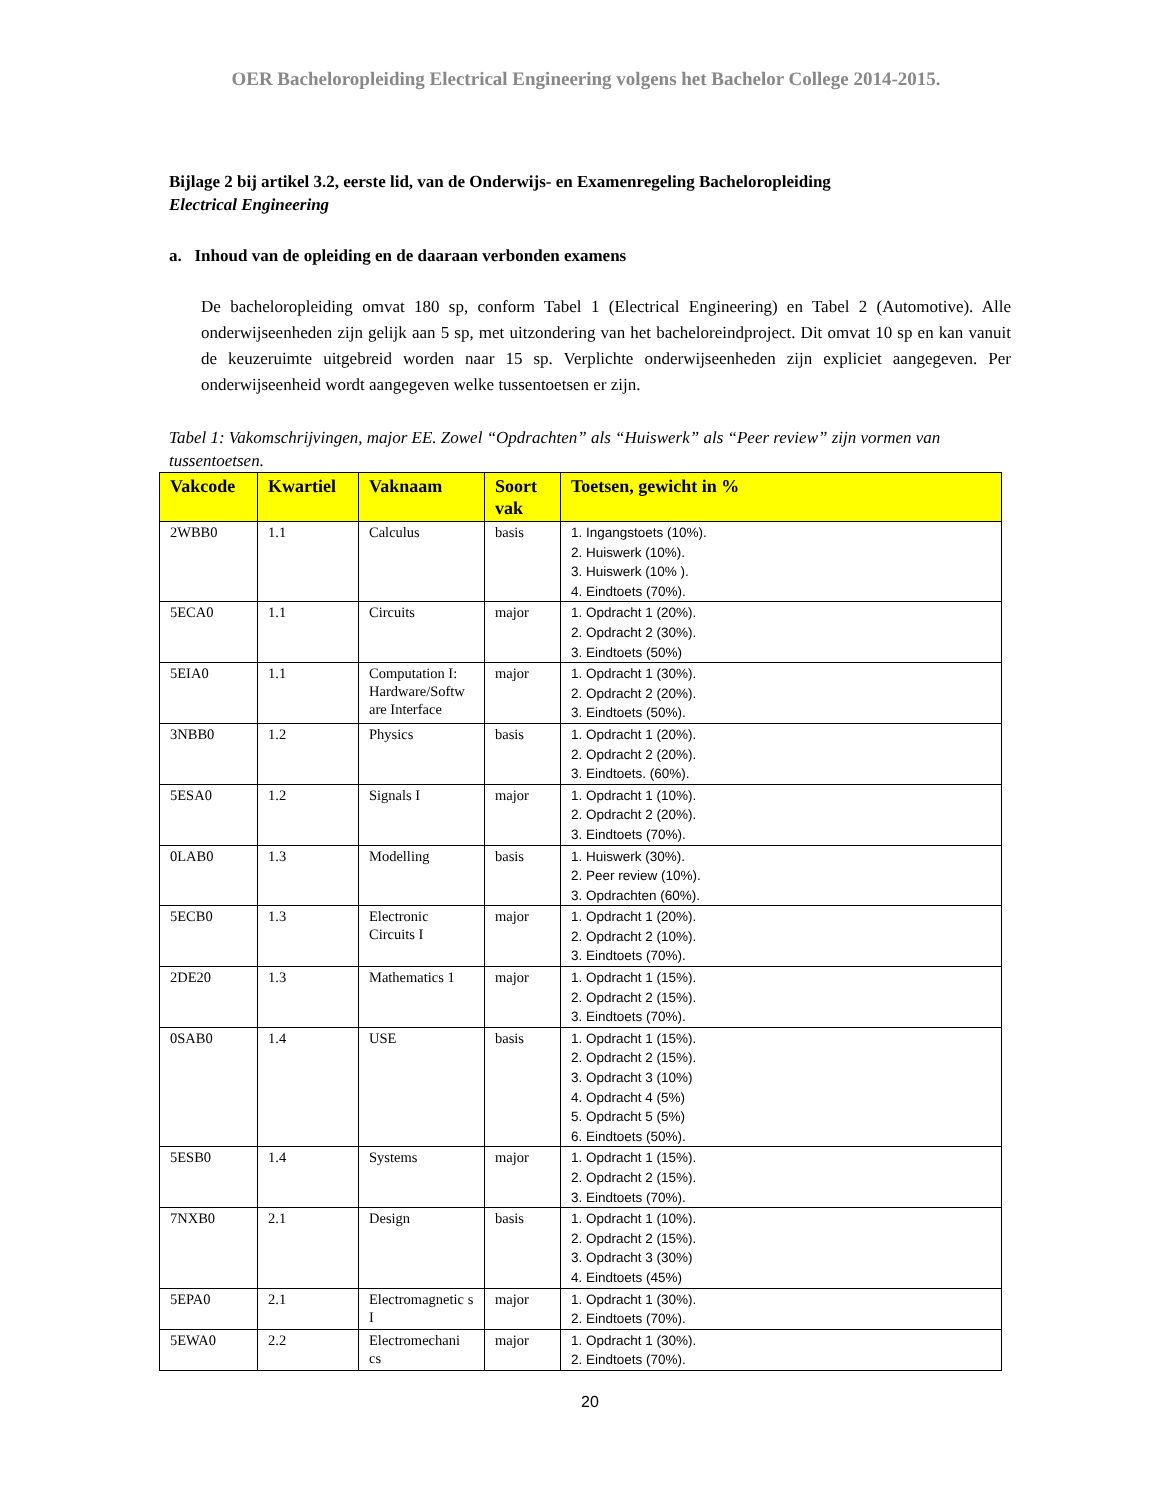OER Bacheloropleiding Electrical Engineering volgens het Bachelor College 2014-2015.
Bijlage 2 bij artikel 3.2, eerste lid, van de Onderwijs- en Examenregeling Bacheloropleiding
Electrical Engineering
a. Inhoud van de opleiding en de daaraan verbonden examens
De bacheloropleiding omvat 180 sp, conform Tabel 1 (Electrical Engineering) en Tabel 2 (Automotive). Alle onderwijseenheden zijn gelijk aan 5 sp, met uitzondering van het bacheloreindproject. Dit omvat 10 sp en kan vanuit de keuzeruimte uitgebreid worden naar 15 sp. Verplichte onderwijseenheden zijn expliciet aangegeven. Per onderwijseenheid wordt aangegeven welke tussentoetsen er zijn.
Tabel 1: Vakomschrijvingen, major EE. Zowel “Opdrachten” als “Huiswerk” als “Peer review” zijn vormen van tussentoetsen.
| Vakcode | Kwartiel | Vaknaam | Soort vak | Toetsen, gewicht in % |
| --- | --- | --- | --- | --- |
| 2WBB0 | 1.1 | Calculus | basis | 1. Ingangstoets (10%). 2. Huiswerk (10%). 3. Huiswerk (10% ). 4. Eindtoets (70%). |
| 5ECA0 | 1.1 | Circuits | major | 1. Opdracht 1 (20%). 2. Opdracht 2 (30%). 3. Eindtoets (50%) |
| 5EIA0 | 1.1 | Computation I: Hardware/Softw are Interface | major | 1. Opdracht 1 (30%). 2. Opdracht 2 (20%). 3. Eindtoets (50%). |
| 3NBB0 | 1.2 | Physics | basis | 1. Opdracht 1 (20%). 2. Opdracht 2 (20%). 3. Eindtoets. (60%). |
| 5ESA0 | 1.2 | Signals I | major | 1. Opdracht 1 (10%). 2. Opdracht 2 (20%). 3. Eindtoets (70%). |
| 0LAB0 | 1.3 | Modelling | basis | 1. Huiswerk (30%). 2. Peer review (10%). 3. Opdrachten (60%). |
| 5ECB0 | 1.3 | Electronic Circuits I | major | 1. Opdracht 1 (20%). 2. Opdracht 2 (10%). 3. Eindtoets (70%). |
| 2DE20 | 1.3 | Mathematics 1 | major | 1. Opdracht 1 (15%). 2. Opdracht 2 (15%). 3. Eindtoets (70%). |
| 0SAB0 | 1.4 | USE | basis | 1. Opdracht 1 (15%). 2. Opdracht 2 (15%). 3. Opdracht 3 (10%) 4. Opdracht 4 (5%) 5. Opdracht 5 (5%) 6. Eindtoets (50%). |
| 5ESB0 | 1.4 | Systems | major | 1. Opdracht 1 (15%). 2. Opdracht 2 (15%). 3. Eindtoets (70%). |
| 7NXB0 | 2.1 | Design | basis | 1. Opdracht 1 (10%). 2. Opdracht 2 (15%). 3. Opdracht 3 (30%) 4. Eindtoets (45%) |
| 5EPA0 | 2.1 | Electromagnetic s I | major | 1. Opdracht 1 (30%). 2. Eindtoets (70%). |
| 5EWA0 | 2.2 | Electromechani cs | major | 1. Opdracht 1 (30%). 2. Eindtoets (70%). |
20